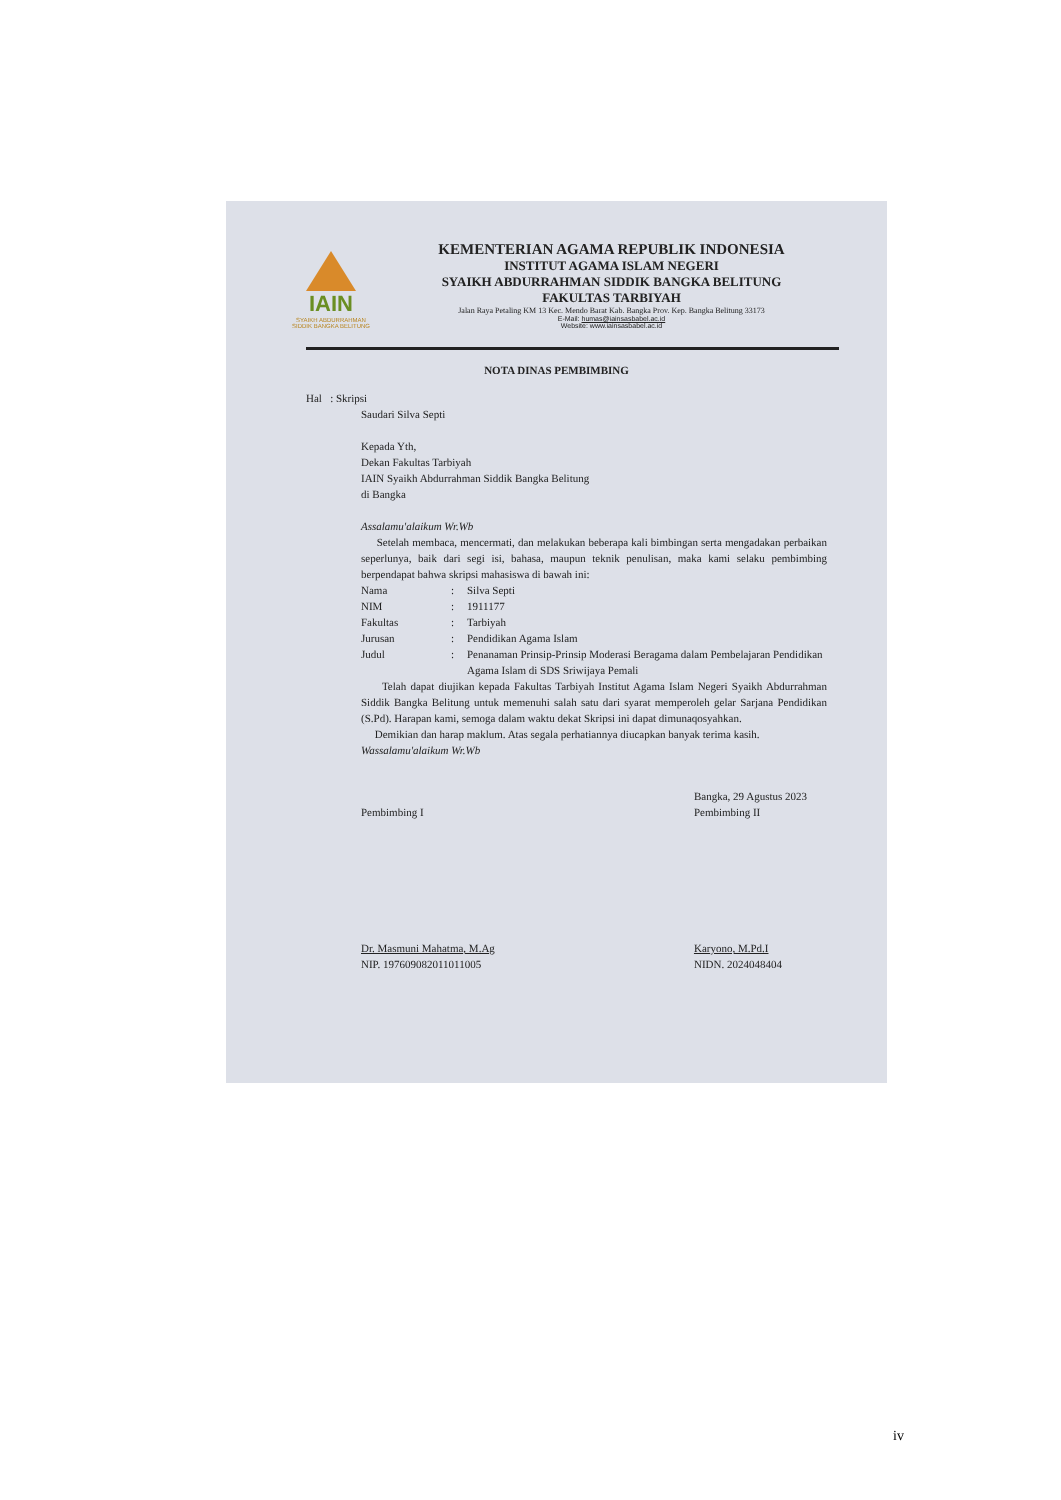IAIN
SYAIKH ABDURRAHMAN SIDDIK BANGKA BELITUNG
KEMENTERIAN AGAMA REPUBLIK INDONESIA
INSTITUT AGAMA ISLAM NEGERI
SYAIKH ABDURRAHMAN SIDDIK BANGKA BELITUNG
FAKULTAS TARBIYAH
Jalan Raya Petaling KM 13 Kec. Mendo Barat Kab. Bangka Prov. Kep. Bangka Belitung 33173
E-Mail: humas@iainsasbabel.ac.id
Website: www.iainsasbabel.ac.id
NOTA DINAS PEMBIMBING
Hal : Skripsi
Saudari Silva Septi
Kepada Yth,
Dekan Fakultas Tarbiyah
IAIN Syaikh Abdurrahman Siddik Bangka Belitung
di Bangka
Assalamu'alaikum Wr.Wb
Setelah membaca, mencermati, dan melakukan beberapa kali bimbingan serta mengadakan perbaikan seperlunya, baik dari segi isi, bahasa, maupun teknik penulisan, maka kami selaku pembimbing berpendapat bahwa skripsi mahasiswa di bawah ini:
| Nama | : | Silva Septi |
| NIM | : | 1911177 |
| Fakultas | : | Tarbiyah |
| Jurusan | : | Pendidikan Agama Islam |
| Judul | : | Penanaman Prinsip-Prinsip Moderasi Beragama dalam Pembelajaran Pendidikan Agama Islam di SDS Sriwijaya Pemali |
Telah dapat diujikan kepada Fakultas Tarbiyah Institut Agama Islam Negeri Syaikh Abdurrahman Siddik Bangka Belitung untuk memenuhi salah satu dari syarat memperoleh gelar Sarjana Pendidikan (S.Pd). Harapan kami, semoga dalam waktu dekat Skripsi ini dapat dimunaqosyahkan.
Demikian dan harap maklum. Atas segala perhatiannya diucapkan banyak terima kasih.
Wassalamu'alaikum Wr.Wb
Pembimbing I
Dr. Masmuni Mahatma, M.Ag
NIP. 197609082011011005
Bangka, 29 Agustus 2023
Pembimbing II
Karyono, M.Pd.I
NIDN. 2024048404
iv